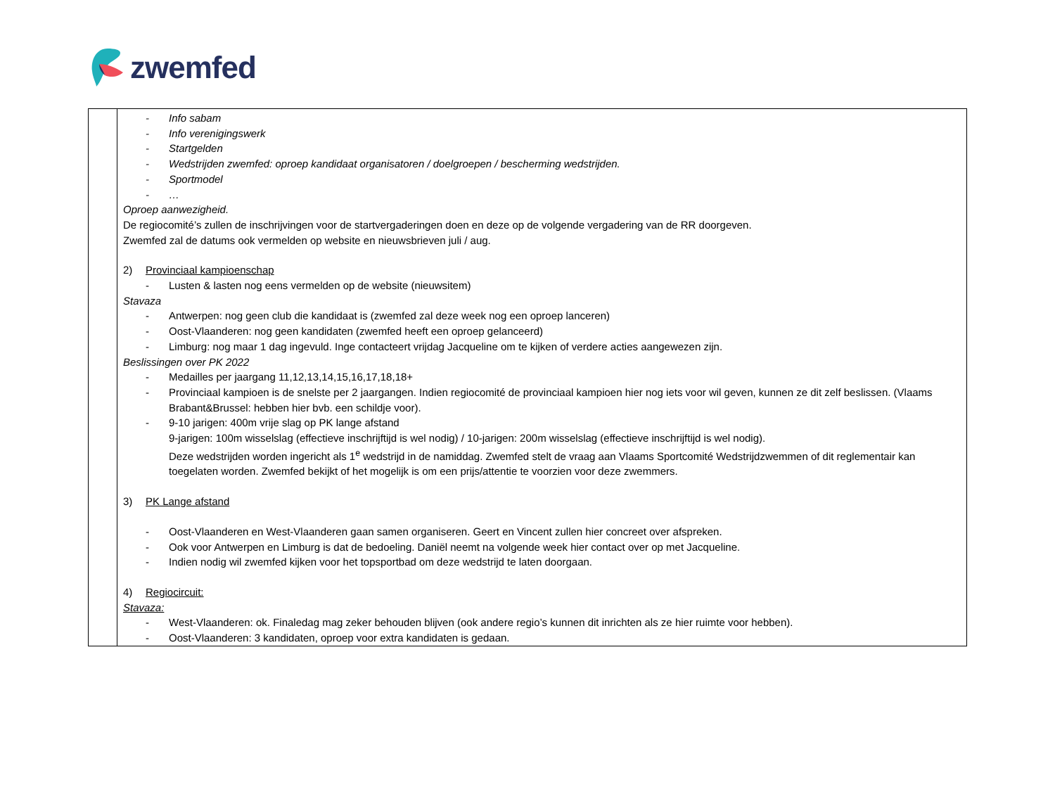zwemfed
| | Info sabam Info verenigingswerk Startgelden Wedstrijden zwemfed: oproep kandidaat organisatoren / doelgroepen / bescherming wedstrijden. Sportmodel … Oproep aanwezigheid. De regiocomité’s zullen de inschrijvingen voor de startvergaderingen doen en deze op de volgende vergadering van de RR doorgeven. Zwemfed zal de datums ook vermelden op website en nieuwsbrieven juli / aug. 2) Provinciaal kampioenschap Lusten & lasten nog eens vermelden op de website (nieuwsitem) Stavaza Antwerpen: nog geen club die kandidaat is (zwemfed zal deze week nog een oproep lanceren) Oost-Vlaanderen: nog geen kandidaten (zwemfed heeft een oproep gelanceerd) Limburg: nog maar 1 dag ingevuld. Inge contacteert vrijdag Jacqueline om te kijken of verdere acties aangewezen zijn. Beslissingen over PK 2022 Medailles per jaargang 11,12,13,14,15,16,17,18,18+ Provinciaal kampioen is de snelste per 2 jaargangen. Indien regiocomité de provinciaal kampioen hier nog iets voor wil geven, kunnen ze dit zelf beslissen. (Vlaams Brabant&Brussel: hebben hier bvb. een schildje voor). 9-10 jarigen: 400m vrije slag op PK lange afstand 9-jarigen: 100m wisselslag (effectieve inschrijftijd is wel nodig) / 10-jarigen: 200m wisselslag (effectieve inschrijftijd is wel nodig). Deze wedstrijden worden ingericht als 1<sup>e</sup> wedstrijd in de namiddag. Zwemfed stelt de vraag aan Vlaams Sportcomité Wedstrijdzwemmen of dit reglementair kan toegelaten worden. Zwemfed bekijkt of het mogelijk is om een prijs/attentie te voorzien voor deze zwemmers. 3) PK Lange afstand Oost-Vlaanderen en West-Vlaanderen gaan samen organiseren. Geert en Vincent zullen hier concreet over afspreken. Ook voor Antwerpen en Limburg is dat de bedoeling. Daniël neemt na volgende week hier contact over op met Jacqueline. Indien nodig wil zwemfed kijken voor het topsportbad om deze wedstrijd te laten doorgaan. 4) Regiocircuit: Stavaza: West-Vlaanderen: ok. Finaledag mag zeker behouden blijven (ook andere regio’s kunnen dit inrichten als ze hier ruimte voor hebben). Oost-Vlaanderen: 3 kandidaten, oproep voor extra kandidaten is gedaan. |